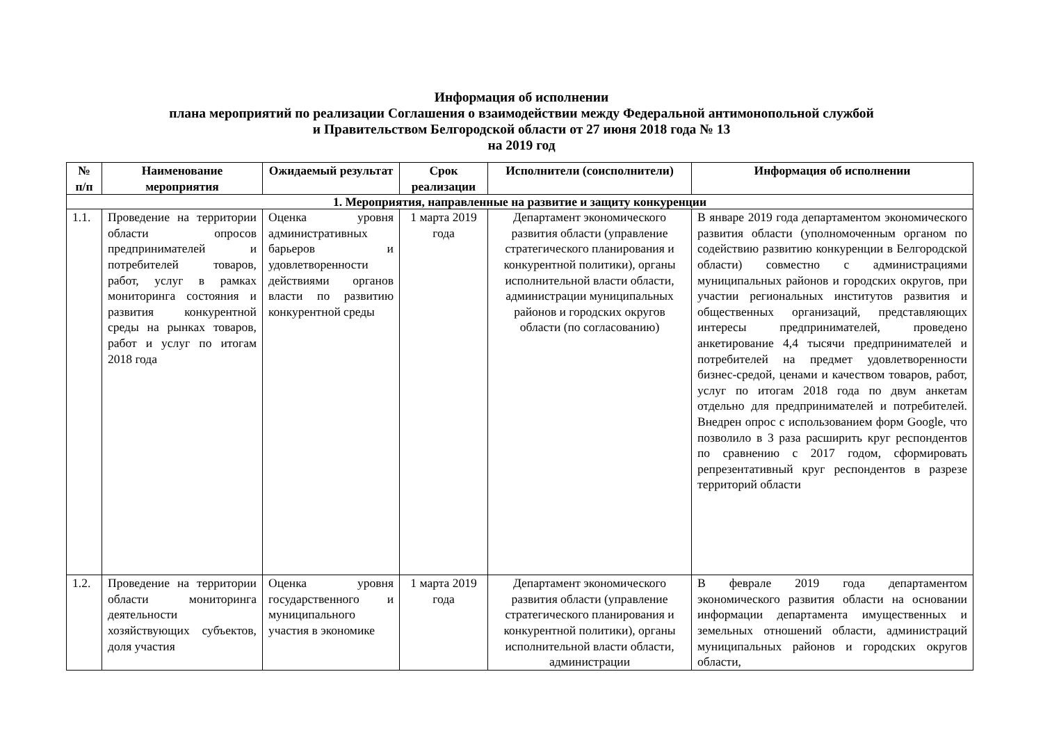Информация об исполнении
плана мероприятий по реализации Соглашения о взаимодействии между Федеральной антимонопольной службой
и Правительством Белгородской области от 27 июня 2018 года № 13
на 2019 год
| № п/п | Наименование мероприятия | Ожидаемый результат | Срок реализации | Исполнители (соисполнители) | Информация об исполнении |
| --- | --- | --- | --- | --- | --- |
| 1. Мероприятия, направленные на развитие и защиту конкуренции | | | | | |
| 1.1. | Проведение на территории области опросов предпринимателей и потребителей товаров, работ, услуг в рамках мониторинга состояния и развития конкурентной среды на рынках товаров, работ и услуг по итогам 2018 года | Оценка уровня административных барьеров и удовлетворенности действиями органов власти по развитию конкурентной среды | 1 марта 2019 года | Департамент экономического развития области (управление стратегического планирования и конкурентной политики), органы исполнительной власти области, администрации муниципальных районов и городских округов области (по согласованию) | В январе 2019 года департаментом экономического развития области (уполномоченным органом по содействию развитию конкуренции в Белгородской области) совместно с администрациями муниципальных районов и городских округов, при участии региональных институтов развития и общественных организаций, представляющих интересы предпринимателей, проведено анкетирование 4,4 тысячи предпринимателей и потребителей на предмет удовлетворенности бизнес-средой, ценами и качеством товаров, работ, услуг по итогам 2018 года по двум анкетам отдельно для предпринимателей и потребителей. Внедрен опрос с использованием форм Google, что позволило в 3 раза расширить круг респондентов по сравнению с 2017 годом, сформировать репрезентативный круг респондентов в разрезе территорий области |
| 1.2. | Проведение на территории области мониторинга деятельности хозяйствующих субъектов, доля участия | Оценка уровня государственного и муниципального участия в экономике | 1 марта 2019 года | Департамент экономического развития области (управление стратегического планирования и конкурентной политики), органы исполнительной власти области, администрации | В феврале 2019 года департаментом экономического развития области на основании информации департамента имущественных и земельных отношений области, администраций муниципальных районов и городских округов области, |